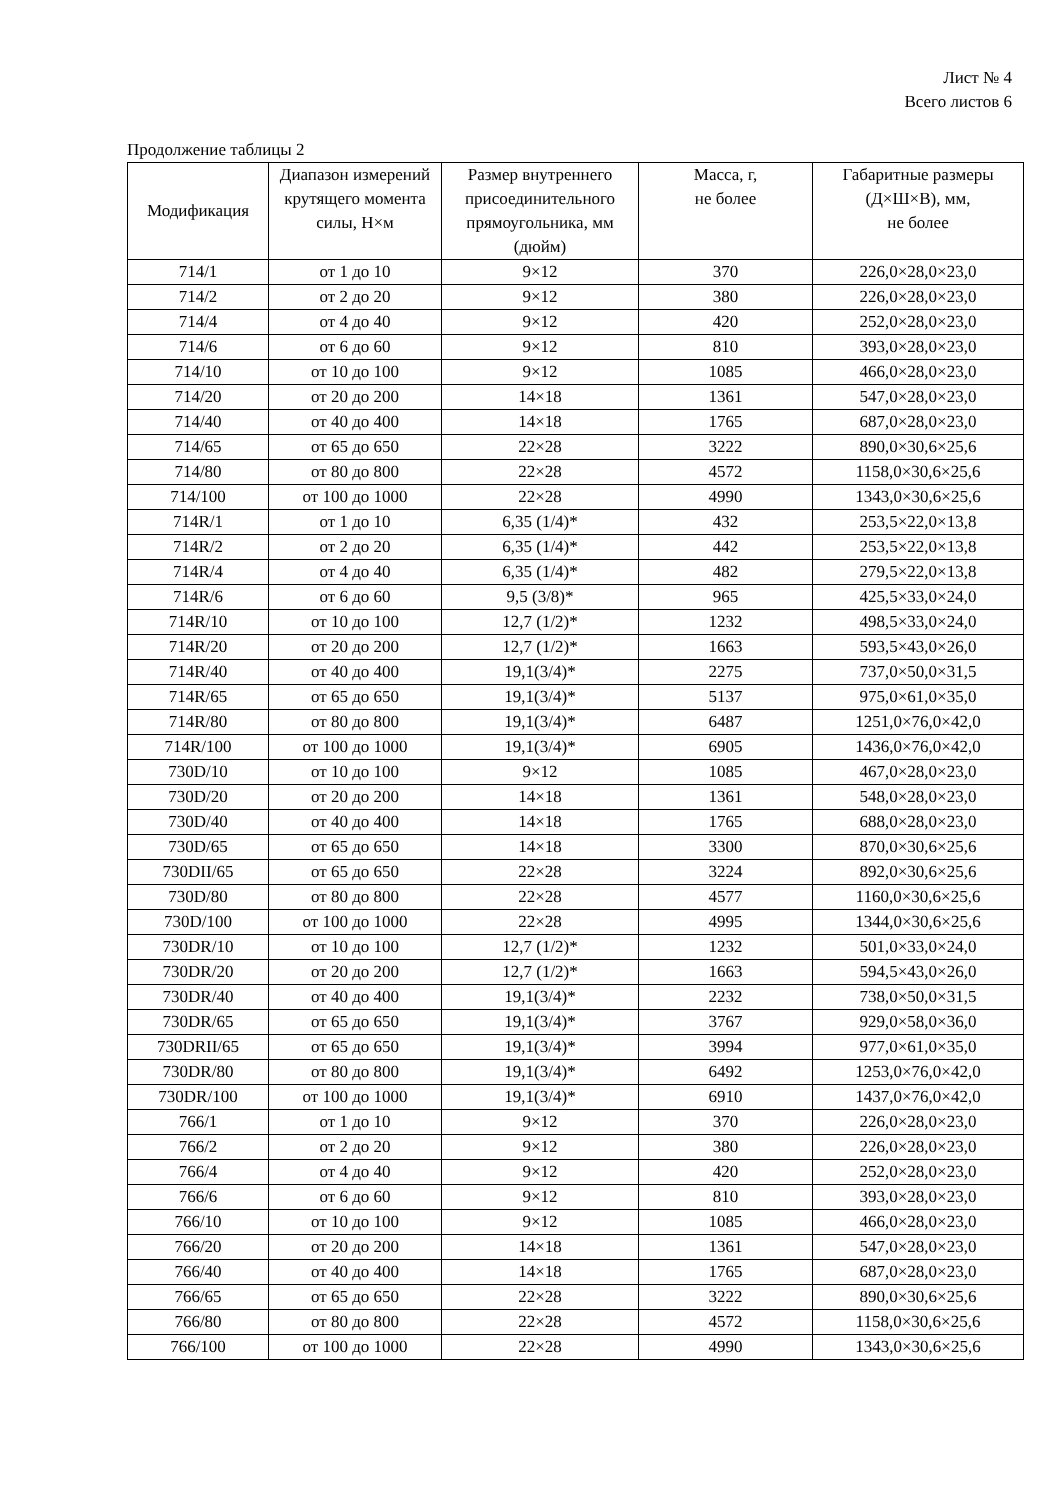Лист № 4
Всего листов 6
Продолжение таблицы 2
| Модификация | Диапазон измерений крутящего момента силы, Н×м | Размер внутреннего присоединительного прямоугольника, мм (дюйм) | Масса, г, не более | Габаритные размеры (Д×Ш×В), мм, не более |
| --- | --- | --- | --- | --- |
| 714/1 | от 1 до 10 | 9×12 | 370 | 226,0×28,0×23,0 |
| 714/2 | от 2 до 20 | 9×12 | 380 | 226,0×28,0×23,0 |
| 714/4 | от 4 до 40 | 9×12 | 420 | 252,0×28,0×23,0 |
| 714/6 | от 6 до 60 | 9×12 | 810 | 393,0×28,0×23,0 |
| 714/10 | от 10 до 100 | 9×12 | 1085 | 466,0×28,0×23,0 |
| 714/20 | от 20 до 200 | 14×18 | 1361 | 547,0×28,0×23,0 |
| 714/40 | от 40 до 400 | 14×18 | 1765 | 687,0×28,0×23,0 |
| 714/65 | от 65 до 650 | 22×28 | 3222 | 890,0×30,6×25,6 |
| 714/80 | от 80 до 800 | 22×28 | 4572 | 1158,0×30,6×25,6 |
| 714/100 | от 100 до 1000 | 22×28 | 4990 | 1343,0×30,6×25,6 |
| 714R/1 | от 1 до 10 | 6,35 (1/4)* | 432 | 253,5×22,0×13,8 |
| 714R/2 | от 2 до 20 | 6,35 (1/4)* | 442 | 253,5×22,0×13,8 |
| 714R/4 | от 4 до 40 | 6,35 (1/4)* | 482 | 279,5×22,0×13,8 |
| 714R/6 | от 6 до 60 | 9,5 (3/8)* | 965 | 425,5×33,0×24,0 |
| 714R/10 | от 10 до 100 | 12,7 (1/2)* | 1232 | 498,5×33,0×24,0 |
| 714R/20 | от 20 до 200 | 12,7 (1/2)* | 1663 | 593,5×43,0×26,0 |
| 714R/40 | от 40 до 400 | 19,1(3/4)* | 2275 | 737,0×50,0×31,5 |
| 714R/65 | от 65 до 650 | 19,1(3/4)* | 5137 | 975,0×61,0×35,0 |
| 714R/80 | от 80 до 800 | 19,1(3/4)* | 6487 | 1251,0×76,0×42,0 |
| 714R/100 | от 100 до 1000 | 19,1(3/4)* | 6905 | 1436,0×76,0×42,0 |
| 730D/10 | от 10 до 100 | 9×12 | 1085 | 467,0×28,0×23,0 |
| 730D/20 | от 20 до 200 | 14×18 | 1361 | 548,0×28,0×23,0 |
| 730D/40 | от 40 до 400 | 14×18 | 1765 | 688,0×28,0×23,0 |
| 730D/65 | от 65 до 650 | 14×18 | 3300 | 870,0×30,6×25,6 |
| 730DII/65 | от 65 до 650 | 22×28 | 3224 | 892,0×30,6×25,6 |
| 730D/80 | от 80 до 800 | 22×28 | 4577 | 1160,0×30,6×25,6 |
| 730D/100 | от 100 до 1000 | 22×28 | 4995 | 1344,0×30,6×25,6 |
| 730DR/10 | от 10 до 100 | 12,7 (1/2)* | 1232 | 501,0×33,0×24,0 |
| 730DR/20 | от 20 до 200 | 12,7 (1/2)* | 1663 | 594,5×43,0×26,0 |
| 730DR/40 | от 40 до 400 | 19,1(3/4)* | 2232 | 738,0×50,0×31,5 |
| 730DR/65 | от 65 до 650 | 19,1(3/4)* | 3767 | 929,0×58,0×36,0 |
| 730DRII/65 | от 65 до 650 | 19,1(3/4)* | 3994 | 977,0×61,0×35,0 |
| 730DR/80 | от 80 до 800 | 19,1(3/4)* | 6492 | 1253,0×76,0×42,0 |
| 730DR/100 | от 100 до 1000 | 19,1(3/4)* | 6910 | 1437,0×76,0×42,0 |
| 766/1 | от 1 до 10 | 9×12 | 370 | 226,0×28,0×23,0 |
| 766/2 | от 2 до 20 | 9×12 | 380 | 226,0×28,0×23,0 |
| 766/4 | от 4 до 40 | 9×12 | 420 | 252,0×28,0×23,0 |
| 766/6 | от 6 до 60 | 9×12 | 810 | 393,0×28,0×23,0 |
| 766/10 | от 10 до 100 | 9×12 | 1085 | 466,0×28,0×23,0 |
| 766/20 | от 20 до 200 | 14×18 | 1361 | 547,0×28,0×23,0 |
| 766/40 | от 40 до 400 | 14×18 | 1765 | 687,0×28,0×23,0 |
| 766/65 | от 65 до 650 | 22×28 | 3222 | 890,0×30,6×25,6 |
| 766/80 | от 80 до 800 | 22×28 | 4572 | 1158,0×30,6×25,6 |
| 766/100 | от 100 до 1000 | 22×28 | 4990 | 1343,0×30,6×25,6 |